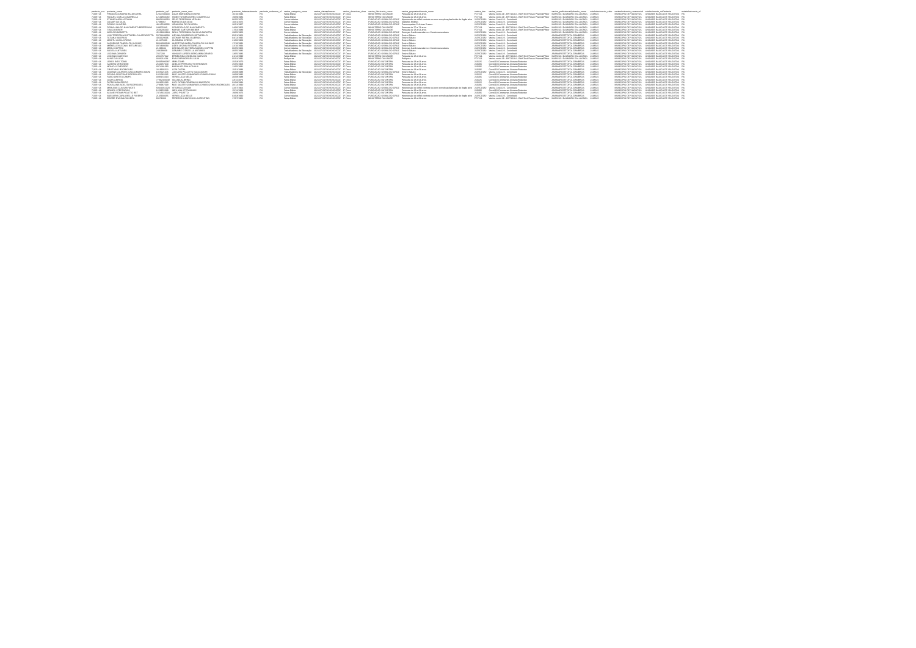| paciente_cns | paciente_nome | paciente_cpf | paciente_nome_mae | paciente_datanascimento | paciente_endereco_uf | vacina_categoria_nome | vacina_dataaplicacao | vacina_descricao_dose | vacina_fabricante_nome | vacina_grupoatendimento_nome | vacina_lote | vacina_nome | vacina_profissionalAplicador_nome | estabelecimento_valor | estabelecimento_razaosocial | estalecimento_noFantasia | estabelecimento_uf |
| --- | --- | --- | --- | --- | --- | --- | --- | --- | --- | --- | --- | --- | --- | --- | --- | --- | --- |
| 7,00E+14 | FRANCISCA MARIA BALDISSERA | 12327040133 | LUIZA MARIA BALDISSERA | 16/10/1946 | RS | Faixa Etária | 2021-07-01T00:00:00.000Z | 1ª Dose | MINISTERIO DA SAUDE | Pessoas de 18 a 64 anos | FD7221 | Vacina covid-19 - BNT162b2 - BioNTech/Fosun Pharma/Pfizer | MARILUCI DALMORO DALLAGNOL | 2248645 | MUNICIPIO DE VIADUTOS | UNIDADE BASICA DE VIADUTOS | RS |
| 7,00E+14 | RAQUEL CARLA COMARELLA | 12119866030 | IVONE FATIMA MORES COMARELLA | 19/09/1984 | RS | Faixa Etária | 2021-07-01T00:00:00.000Z | 1ª Dose | MINISTERIO DA SAUDE | Pessoas de 18 a 64 anos | FD7221 | Vacina covid-19 - BNT162b2 - BioNTech/Fosun Pharma/Pfizer | MARILUCI DALMORO DALLAGNOL | 2248645 | MUNICIPIO DE VIADUTOS | UNIDADE BASICA DE VIADUTOS | RS |
| 7,00E+14 | ETIANE MARIA VEDANA | 89353296053 | ZELIR TEREZINHA VEDANA | 06/05/1976 | RS | Comorbidades | 2021-07-01T00:00:00.000Z | 1ª Dose | FUNDACAO OSWALDO CRUZ | Hipertensão de difícil controle ou com complicações/lesão de órgão alvo | 215VCD182 | Vacina Covid-19 - Covishield | MARILUCI DALMORO DALLAGNOL | 2248645 | MUNICIPIO DE VIADUTOS | UNIDADE BASICA DE VIADUTOS | RS |
| 7,00E+14 | GILMAR DA SILVA | 17088067 | MARIA DA DA SILVA | 10/01/1975 | RS | Comorbidades | 2021-07-01T00:00:00.000Z | 1ª Dose | FUNDACAO OSWALDO CRUZ | Diabetes Mellitus | 215VCD182 | Vacina Covid-19 - Covishield | MARILUCI DALMORO DALLAGNOL | 2248645 | MUNICIPIO DE VIADUTOS | UNIDADE BASICA DE VIADUTOS | RS |
| 7,00E+14 | DORACI OLIVEIRA | 48145540005 | VIDALVINA DE OLIVEIRA | 26/01/1967 | RS | Comorbidades | 2021-07-01T00:00:00.000Z | 1ª Dose | FUNDACAO OSWALDO CRUZ | Pneumopatias Crônicas Graves | 215VCD182 | Vacina Covid-19 - Covishield | MARILUCI DALMORO DALLAGNOL | 2248645 | MUNICIPIO DE VIADUTOS | UNIDADE BASICA DE VIADUTOS | RS |
| 7,00E+14 | DORVALINA DO NASCIMENTO BRZEZINSKI | 249076040 | CONCEICAO DO NASCIMENTO | 24/06/1950 | RS | Faixa Etária | 2021-07-01T00:00:00.000Z | 1ª Dose | MINISTERIO DA SAUDE | Pessoas de 70 a 74 anos | FD7221 | Vacina covid-19 - BNT162b2 - BioNTech/Fosun Pharma/Pfizer | MARILUCI DALMORO DALLAGNOL | 2248645 | MUNICIPIO DE VIADUTOS | UNIDADE BASICA DE VIADUTOS | RS |
| 7,00E+14 | TIAGO BIEBER | 2506206030 | MARLEI SARTORI BIEBER | 17/02/1989 | RS | Faixa Etária | 2021-07-01T00:00:00.000Z | 1ª Dose | MINISTERIO DA SAUDE | Pessoas de 18 a 64 anos | FD7221 | Vacina covid-19 - BNT162b2 - BioNTech/Fosun Pharma/Pfizer | MARILUCI DALMORO DALLAGNOL | 2248645 | MUNICIPIO DE VIADUTOS | UNIDADE BASICA DE VIADUTOS | RS |
| 7,00E+14 | ADELCIO BARATTO | 45106866934 | NELSI TEREZINHA DA SILVA BARATTO | 29/05/1966 | RS | Comorbidades | 2021-07-01T00:00:00.000Z | 1ª Dose | FUNDACAO OSWALDO CRUZ | Doenças Cardiovasculares e Cerebrovasculares | 216VCD182 | Vacina Covid-19 - Covishield | MARILUCI DALMORO DALLAGNOL | 2248645 | MUNICIPIO DE VIADUTOS | UNIDADE BASICA DE VIADUTOS | RS |
| 7,00E+14 | LUIS TEREZINHA BITTARELLO LAZZAROTTO | 50703349003 | LIDVINA DAMBROSO BITTARELLO | 05/01/1966 | RS | Trabalhadores da Educação | 2021-07-01T00:00:00.000Z | 1ª Dose | FUNDACAO OSWALDO CRUZ | Ensino Básico | 215VCD182 | Vacina Covid-19 - Covishield | ANAMARI DETOFOL DAMBROS | 2248645 | MUNICIPIO DE VIADUTOS | UNIDADE BASICA DE VIADUTOS | RS |
| 7,00E+14 | TATIANA VALERIUS | 4063329036 | LEDMAR FATIMA VALERIUS | 04/12/1995 | RS | Trabalhadores da Educação | 2021-07-01T00:00:00.000Z | 1ª Dose | FUNDACAO OSWALDO CRUZ | Ensino Básico | 215VCD182 | Vacina Covid-19 - Covishield | ANAMARI DETOFOL DAMBROS | 2248645 | MUNICIPIO DE VIADUTOS | UNIDADE BASICA DE VIADUTOS | RS |
| 7,00E+14 | MARITU LUCIA SPIEGO | 212275000 | CLARMINA SPIEGO | 21/06/1968 | RS | Trabalhadores da Educação | 2021-07-01T00:00:00.000Z | 1ª Dose | FUNDACAO OSWALDO CRUZ | Ensino Básico | 215VCD182 | Vacina Covid-19 - Covishield | ANAMARI DETOFOL DAMBROS | 2248645 | MUNICIPIO DE VIADUTOS | UNIDADE BASICA DE VIADUTOS | RS |
| 7,00E+14 | JAQUELINE PANDOLFO KUHNKE | 98642990048 | ALBERTINA MARIA PANDOLFO KUHNKE | 17/10/1982 | RS | Trabalhadores da Educação | 2021-07-01T00:00:00.000Z | 1ª Dose | FUNDACAO OSWALDO CRUZ | Ensino Básico | 215VCD182 | Vacina Covid-19 - Covishield | ANAMARI DETOFOL DAMBROS | 2248645 | MUNICIPIO DE VIADUTOS | UNIDADE BASICA DE VIADUTOS | RS |
| 7,00E+14 | MARIELLEN LEONIS BITTARELLO | 3074680093 | LIDES LEONIS BITTARELLO | 22/10/1994 | RS | Trabalhadores da Educação | 2021-07-01T00:00:00.000Z | 1ª Dose | FUNDACAO OSWALDO CRUZ | Ensino Básico | 215VCD182 | Vacina Covid-19 - Covishield | ANAMARI DETOFOL DAMBROS | 2248645 | MUNICIPIO DE VIADUTOS | UNIDADE BASICA DE VIADUTOS | RS |
| 7,00E+14 | MARLI COPPINI | 21596604 | ONDINA DE OLIVEIRA MAINES COPPINI | 06/05/1966 | RS | Comorbidades | 2021-07-01T00:00:00.000Z | 1ª Dose | FUNDACAO OSWALDO CRUZ | Doenças Cardiovasculares e Cerebrovasculares | 216VCD182 | Vacina Covid-19 - Covishield | ANAMARI DETOFOL DAMBROS | 2248645 | MUNICIPIO DE VIADUTOS | UNIDADE BASICA DE VIADUTOS | RS |
| 7,00E+14 | ANGELA ANTUNES | 249299009 | GENAIRE CITADELLA ANTUNES | 30/05/1986 | RS | Trabalhadores da Educação | 2021-07-01T00:00:00.000Z | 1ª Dose | FUNDACAO OSWALDO CRUZ | Ensino Básico | 215VCD182 | Vacina Covid-19 - Covishield | ANAMARI DETOFOL DAMBROS | 2248645 | MUNICIPIO DE VIADUTOS | UNIDADE BASICA DE VIADUTOS | RS |
| 7,00E+14 | LUCIANA GIRARDI | 7367200 | VANILSE LURDES BERGAMIN GIRARDI | 13/05/1986 | RS | Trabalhadores da Educação | 2021-07-01T00:00:00.000Z | 1ª Dose | FUNDACAO OSWALDO CRUZ | Ensino Básico | 215VCD182 | Vacina Covid-19 - Covishield | ANAMARI DETOFOL DAMBROS | 2248645 | MUNICIPIO DE VIADUTOS | UNIDADE BASICA DE VIADUTOS | RS |
| 7,00E+14 | LUCIANO GAIEVSKI | 2954767022 | ERMELINDA LEONILDA GAIEVSKI | 31/12/1990 | RS | Faixa Etária | 2021-07-01T00:00:00.000Z | 1ª Dose | MINISTERIO DA SAUDE | Pessoas de 18 a 64 anos | FD7221 | Vacina covid-19 - BNT162b2 - BioNTech/Fosun Pharma/Pfizer | MARILUCI DALMORO DALLAGNOL | 2248645 | MUNICIPIO DE VIADUTOS | UNIDADE BASICA DE VIADUTOS | RS |
| 7,00E+14 | ALINE DA SILVA | 3343211034 | EVALENIR BORGES SILVA | 05/02/1991 | RS | Puérperas | 2021-07-01T00:00:00.000Z | 1ª Dose | MINISTERIO DA SAUDE | Puérpera | FD7221 | Vacina covid-19 - BNT162b2 - BioNTech/Fosun Pharma/Pfizer | MARILUCI DALMORO DALLAGNOL | 2248645 | MUNICIPIO DE VIADUTOS | UNIDADE BASICA DE VIADUTOS | RS |
| 7,00E+14 | LENES INES TOMB | 92065880087 | IRMA TOMB | 25/03/1970 | RS | Faixa Etária | 2021-07-01T00:00:00.000Z | 1ª Dose | FUNDACAO BUTANTAN | Pessoas de 18 a 64 anos | 210325 | Covid-19-Coronavac-Sinovac/Butantan | ANAMARI DETOFOL DAMBROS | 2248645 | MUNICIPIO DE VIADUTOS | UNIDADE BASICA DE VIADUTOS | RS |
| 7,00E+14 | SANDRA VERONEZE | 2663357040 | ADELSE PERTUZATTI VERONEZE | 25/05/1968 | RS | Faixa Etária | 2021-07-01T00:00:00.000Z | 1ª Dose | FUNDACAO BUTANTAN | Pessoas de 18 a 64 anos | 210306 | Covid-19-Coronavac-Sinovac/Butantan | ANAMARI DETOFOL DAMBROS | 2248645 | MUNICIPIO DE VIADUTOS | UNIDADE BASICA DE VIADUTOS | RS |
| 7,00E+14 | MONICA CORDEIRO | 3074281090 | MARIA HELENA ALTHAUS | 12/05/1991 | RS | Faixa Etária | 2021-07-01T00:00:00.000Z | 1ª Dose | FUNDACAO BUTANTAN | Pessoas de 18 a 64 anos | 210306 | Covid-19-Coronavac-Sinovac/Butantan | ANAMARI DETOFOL DAMBROS | 2248645 | MUNICIPIO DE VIADUTOS | UNIDADE BASICA DE VIADUTOS | RS |
| 7,35E+14 | CRISTIANO RODRIGUES | 2319905022 | LORI DUTRA | 15/01/1983 | RS | Faixa Etária | 2021-07-01T00:00:00.000Z | 1ª Dose | FUNDACAO BUTANTAN | Pessoas de 18 a 64 anos | 210306 | Covid-19-Coronavac-Sinovac/Butantan | ANAMARI DETOFOL DAMBROS | 2248645 | MUNICIPIO DE VIADUTOS | UNIDADE BASICA DE VIADUTOS | RS |
| 7,00E+14 | JOSIANE LOURDES SACCOMORI CIMONI | 1825021045 | JUSSARA PILLOTTO SACCOMORI | 26/08/1988 | RS | Trabalhadores da Educação | 2021-07-01T00:00:00.000Z | 1ª Dose | FUNDACAO OSWALDO CRUZ | Ensino Básico | 215VCD182 | Vacina Covid-19 - Covishield | ANAMARI DETOFOL DAMBROS | 2248645 | MUNICIPIO DE VIADUTOS | UNIDADE BASICA DE VIADUTOS | RS |
| 7,00E+14 | REGINA CRISTIANE RODRIGUES | 1352066035 | NILE SALETE GUIMARAES CHMIELOWSKI | 28/09/1986 | RS | Faixa Etária | 2021-07-01T00:00:00.000Z | 1ª Dose | FUNDACAO BUTANTAN | Pessoas de 18 a 64 anos | 210325 | Covid-19-Coronavac-Sinovac/Butantan | ANAMARI DETOFOL DAMBROS | 2248645 | MUNICIPIO DE VIADUTOS | UNIDADE BASICA DE VIADUTOS | RS |
| 7,00E+14 | FABIO ONETTA CAMPS | 3095155034 | VERA LUCIA MELO | 30/08/1988 | RS | Faixa Etária | 2021-07-01T00:00:00.000Z | 1ª Dose | FUNDACAO BUTANTAN | Pessoas de 18 a 64 anos | 210306 | Covid-19-Coronavac-Sinovac/Butantan | ANAMARI DETOFOL DAMBROS | 2248645 | MUNICIPIO DE VIADUTOS | UNIDADE BASICA DE VIADUTOS | RS |
| 7,00E+14 | JAQR ALBRING | 77862436049 | IDALINA ALBRING | 23/11/1973 | RS | Faixa Etária | 2021-07-01T00:00:00.000Z | 1ª Dose | FUNDACAO BUTANTAN | Pessoas de 18 a 64 anos | 210325 | Covid-19-Coronavac-Sinovac/Butantan | ANAMARI DETOFOL DAMBROS | 2248645 | MUNICIPIO DE VIADUTOS | UNIDADE BASICA DE VIADUTOS | RS |
| 7,00E+14 | PATRICIA MAZZOCO | 2828052080 | LUCI FATIMA DEMENIGHI MAZZOCO | 02/08/1984 | RS | Faixa Etária | 2021-07-01T00:00:00.000Z | 1ª Dose | FUNDACAO BUTANTAN | Pessoas de 18 a 64 anos | 210325 | Covid-19-Coronavac-Sinovac/Butantan | ANAMARI DETOFOL DAMBROS | 2248645 | MUNICIPIO DE VIADUTOS | UNIDADE BASICA DE VIADUTOS | RS |
| 7,00E+14 | ROSELAINE ADELITA RODRIGUES | 2796967018 | NILE SALETE GUIMARAES CHMIELOWSKI RODRIGUES | 30/12/1990 | RS | Faixa Etária | 2021-07-01T00:00:00.000Z | 1ª Dose | FUNDACAO BUTANTAN | Pessoas de 18 a 64 anos | 210306 | Covid-19-Coronavac-Sinovac/Butantan | ANAMARI DETOFOL DAMBROS | 2248645 | MUNICIPIO DE VIADUTOS | UNIDADE BASICA DE VIADUTOS | RS |
| 7,00E+14 | MARLENE CUSSIAN WOTZ | 58343051020 | VITORIA CUSSIAN | 22/07/1966 | RS | Comorbidades | 2021-07-01T00:00:00.000Z | 1ª Dose | FUNDACAO OSWALDO CRUZ | Hipertensão de difícil controle ou com complicações/lesão de órgão alvo | 216VCD182 | Vacina Covid-19 - Covishield | ANAMARI DETOFOL DAMBROS | 2248645 | MUNICIPIO DE VIADUTOS | UNIDADE BASICA DE VIADUTOS | RS |
| 7,00E+14 | MOISES STEFANOSKI | 1258655039 | INES ANA STEFANOSKI | 15/12/1988 | RS | Faixa Etária | 2021-07-01T00:00:00.000Z | 1ª Dose | FUNDACAO BUTANTAN | Pessoas de 18 a 64 anos | 210306 | Covid-19-Coronavac-Sinovac/Butantan | ANAMARI DETOFOL DAMBROS | 2248645 | MUNICIPIO DE VIADUTOS | UNIDADE BASICA DE VIADUTOS | RS |
| 7,00E+14 | ALIANE FATIMA PIGATTO BET | 74745656004 | JURCI PIGATTO | 19/09/1976 | RS | Faixa Etária | 2021-07-01T00:00:00.000Z | 1ª Dose | FUNDACAO BUTANTAN | Pessoas de 18 a 64 anos | 210306 | Covid-19-Coronavac-Sinovac/Butantan | ANAMARI DETOFOL DAMBROS | 2248645 | MUNICIPIO DE VIADUTOS | UNIDADE BASICA DE VIADUTOS | RS |
| 7,00E+14 | ANESIARA CARLA BELLE FAVERO | 2145903055 | VERA LUCIA BELLE | 02/03/1990 | RS | Comorbidades | 2021-07-01T00:00:00.000Z | 1ª Dose | FUNDACAO OSWALDO CRUZ | Hipertensão de difícil controle ou com complicações/lesão de órgão alvo | 216VCD182 | Vacina Covid-19 - Covishield | ANAMARI DETOFOL DAMBROS | 2248645 | MUNICIPIO DE VIADUTOS | UNIDADE BASICA DE VIADUTOS | RS |
| 7,00E+14 | EDICRE EVA BALDISSERA | 60271906 | TEREZINHA MAYOSKI LAURENTINO | 17/07/1962 | RS | Faixa Etária | 2021-07-01T00:00:00.000Z | 1ª Dose | MINISTERIO DA SAUDE | Pessoas de 18 a 64 anos | FD7221 | Vacina covid-19 - BNT162b2 - BioNTech/Fosun Pharma/Pfizer | MARILUCI DALMORO DALLAGNOL | 2248645 | MUNICIPIO DE VIADUTOS | UNIDADE BASICA DE VIADUTOS | RS |